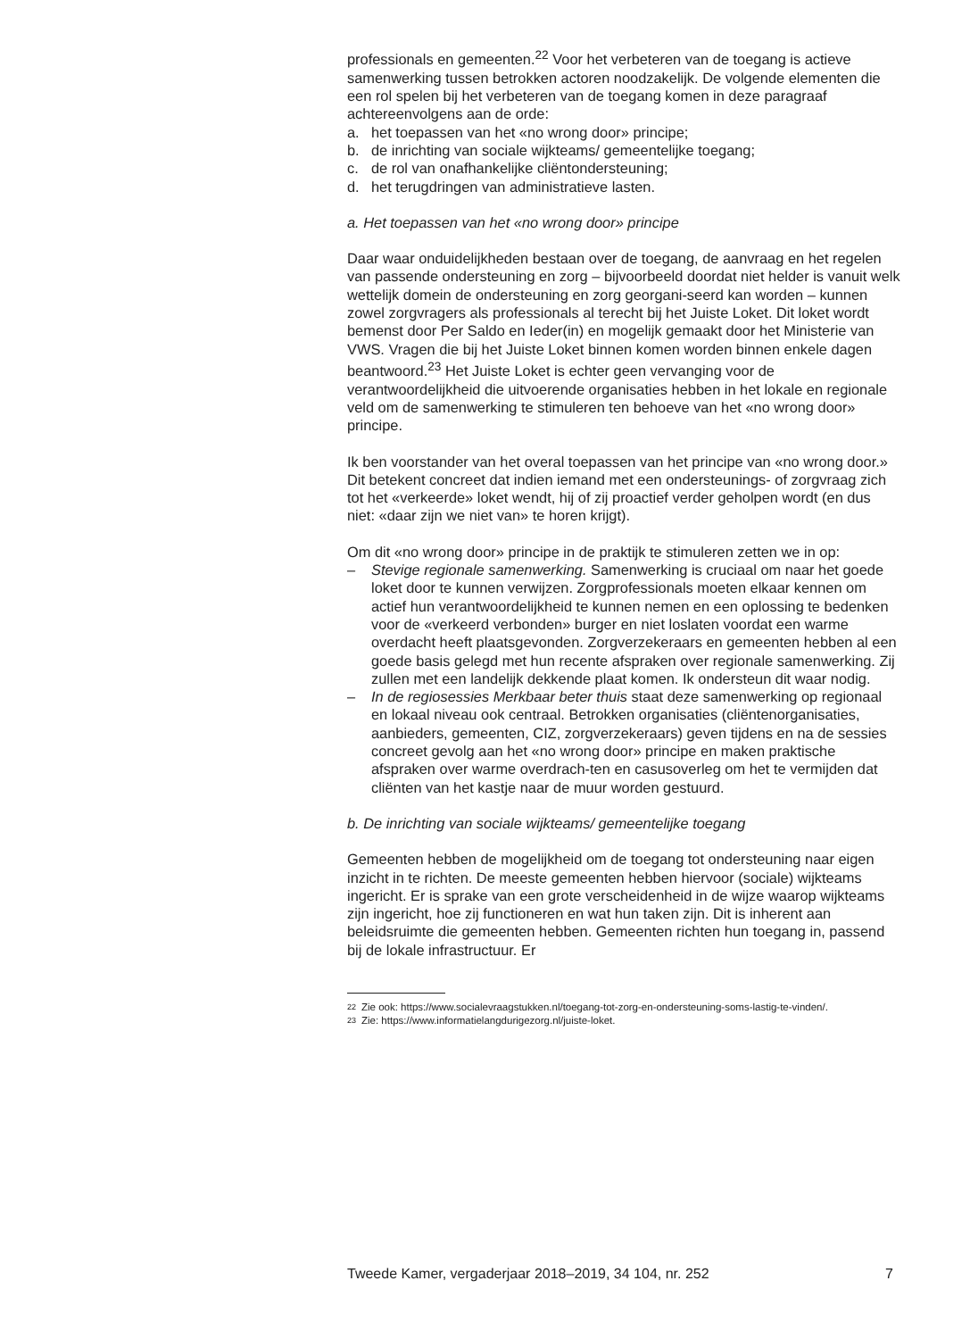professionals en gemeenten.<sup>22</sup> Voor het verbeteren van de toegang is actieve samenwerking tussen betrokken actoren noodzakelijk. De volgende elementen die een rol spelen bij het verbeteren van de toegang komen in deze paragraaf achtereenvolgens aan de orde:
a. het toepassen van het «no wrong door» principe;
b. de inrichting van sociale wijkteams/ gemeentelijke toegang;
c. de rol van onafhankelijke cliëntondersteuning;
d. het terugdringen van administratieve lasten.
a. Het toepassen van het «no wrong door» principe
Daar waar onduidelijkheden bestaan over de toegang, de aanvraag en het regelen van passende ondersteuning en zorg – bijvoorbeeld doordat niet helder is vanuit welk wettelijk domein de ondersteuning en zorg georgani-seerd kan worden – kunnen zowel zorgvragers als professionals al terecht bij het Juiste Loket. Dit loket wordt bemenst door Per Saldo en Ieder(in) en mogelijk gemaakt door het Ministerie van VWS. Vragen die bij het Juiste Loket binnen komen worden binnen enkele dagen beantwoord.<sup>23</sup> Het Juiste Loket is echter geen vervanging voor de verantwoordelijkheid die uitvoerende organisaties hebben in het lokale en regionale veld om de samenwerking te stimuleren ten behoeve van het «no wrong door» principe.
Ik ben voorstander van het overal toepassen van het principe van «no wrong door.» Dit betekent concreet dat indien iemand met een ondersteunings- of zorgvraag zich tot het «verkeerde» loket wendt, hij of zij proactief verder geholpen wordt (en dus niet: «daar zijn we niet van» te horen krijgt).
Om dit «no wrong door» principe in de praktijk te stimuleren zetten we in op:
– Stevige regionale samenwerking. Samenwerking is cruciaal om naar het goede loket door te kunnen verwijzen. Zorgprofessionals moeten elkaar kennen om actief hun verantwoordelijkheid te kunnen nemen en een oplossing te bedenken voor de «verkeerd verbonden» burger en niet loslaten voordat een warme overdacht heeft plaatsgevonden. Zorgverzekeraars en gemeenten hebben al een goede basis gelegd met hun recente afspraken over regionale samenwerking. Zij zullen met een landelijk dekkende plaat komen. Ik ondersteun dit waar nodig.
– In de regiosessies Merkbaar beter thuis staat deze samenwerking op regionaal en lokaal niveau ook centraal. Betrokken organisaties (cliëntenorganisaties, aanbieders, gemeenten, CIZ, zorgverzekeraars) geven tijdens en na de sessies concreet gevolg aan het «no wrong door» principe en maken praktische afspraken over warme overdrach-ten en casusoverleg om het te vermijden dat cliënten van het kastje naar de muur worden gestuurd.
b. De inrichting van sociale wijkteams/ gemeentelijke toegang
Gemeenten hebben de mogelijkheid om de toegang tot ondersteuning naar eigen inzicht in te richten. De meeste gemeenten hebben hiervoor (sociale) wijkteams ingericht. Er is sprake van een grote verscheidenheid in de wijze waarop wijkteams zijn ingericht, hoe zij functioneren en wat hun taken zijn. Dit is inherent aan beleidsruimte die gemeenten hebben. Gemeenten richten hun toegang in, passend bij de lokale infrastructuur. Er
22 Zie ook: https://www.socialevraagstukken.nl/toegang-tot-zorg-en-ondersteuning-soms-lastig-te-vinden/.
23 Zie: https://www.informatielangdurigezorg.nl/juiste-loket.
Tweede Kamer, vergaderjaar 2018–2019, 34 104, nr. 252 7